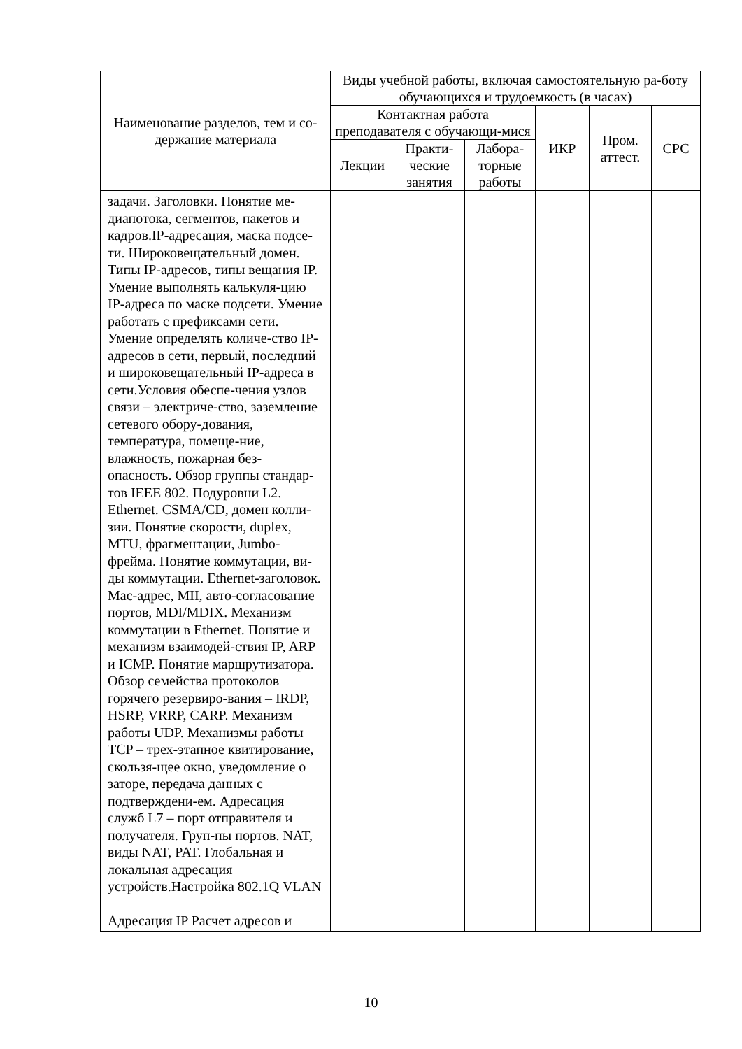| Наименование разделов, тем и со-держание материала | Виды учебной работы, включая самостоятельную ра-боту обучающихся и трудоемкость (в часах) | | | | | |
| --- | --- | --- | --- | --- | --- | --- |
| | Контактная работа преподавателя с обучающи-мися | | | ИКР | Пром. аттест. | СРС |
| | Лекции | Практи-ческие занятия | Лабора-торные работы | | | |
| задачи. Заголовки. Понятие ме-диапотока, сегментов, пакетов и кадров.IP-адресация, маска подсе-ти. Широковещательный домен. Типы IP-адресов, типы вещания IP. Умение выполнять калькуля-цию IP-адреса по маске подсети. Умение работать с префиксами сети. Умение определять количе-ство IP-адресов в сети, первый, последний и широковещательный IP-адреса в сети.Условия обеспе-чения узлов связи – электриче-ство, заземление сетевого обору-дования, температура, помеще-ние, влажность, пожарная без-опасность. Обзор группы стандар-тов IEEE 802. Подуровни L2. Ethernet. CSMA/CD, домен колли-зии. Понятие скорости, duplex, MTU, фрагментации, Jumbo-фрейма. Понятие коммутации, ви-ды коммутации. Ethernet-заголовок. Mac-адрес, MII, авто-согласование портов, MDI/MDIX. Механизм коммутации в Ethernet. Понятие и механизм взаимодей-ствия IP, ARP и ICMP. Понятие маршрутизатора. Обзор семейства протоколов горячего резервиро-вания – IRDP, HSRP, VRRP, CARP. Механизм работы UDP. Механизмы работы TCP – трех-этапное квитирование, скользя-щее окно, уведомление о заторе, передача данных с подтверждени-ем. Адресация служб L7 – порт отправителя и получателя. Груп-пы портов. NAT, виды NAT, PAT. Глобальная и локальная адресация устройств.Настройка 802.1Q VLAN Адресация IP Расчет адресов и | | | | | | |
10